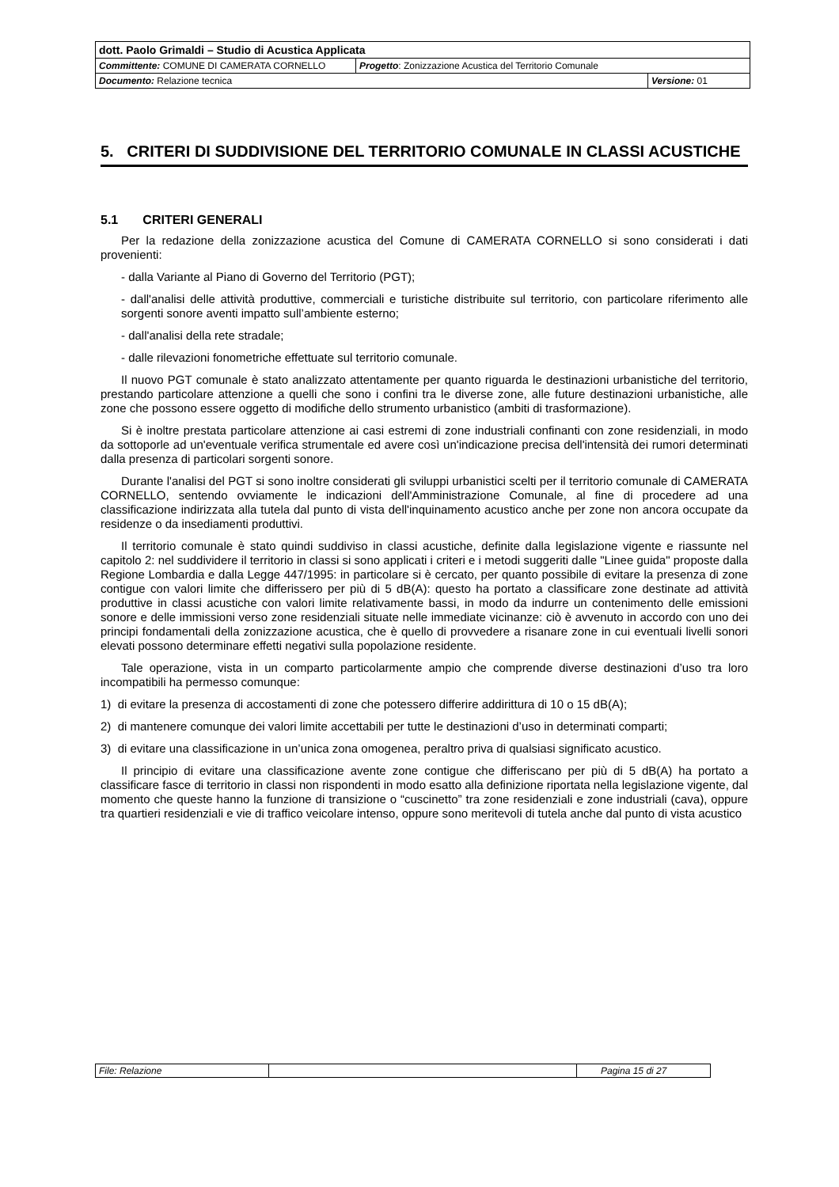| dott. Paolo Grimaldi – Studio di Acustica Applicata | | |
| Committente: COMUNE DI CAMERATA CORNELLO | Progetto : Zonizzazione Acustica del Territorio Comunale | |
| Documento: Relazione tecnica | | Versione: 01 |
5. CRITERI DI SUDDIVISIONE DEL TERRITORIO COMUNALE IN CLASSI ACUSTICHE
5.1 CRITERI GENERALI
Per la redazione della zonizzazione acustica del Comune di CAMERATA CORNELLO si sono considerati i dati provenienti:
- dalla Variante al Piano di Governo del Territorio (PGT);
- dall'analisi delle attività produttive, commerciali e turistiche distribuite sul territorio, con particolare riferimento alle sorgenti sonore aventi impatto sull’ambiente esterno;
- dall'analisi della rete stradale;
- dalle rilevazioni fonometriche effettuate sul territorio comunale.
Il nuovo PGT comunale è stato analizzato attentamente per quanto riguarda le destinazioni urbanistiche del territorio, prestando particolare attenzione a quelli che sono i confini tra le diverse zone, alle future destinazioni urbanistiche, alle zone che possono essere oggetto di modifiche dello strumento urbanistico (ambiti di trasformazione).
Si è inoltre prestata particolare attenzione ai casi estremi di zone industriali confinanti con zone residenziali, in modo da sottoporle ad un'eventuale verifica strumentale ed avere così un'indicazione precisa dell'intensità dei rumori determinati dalla presenza di particolari sorgenti sonore.
Durante l'analisi del PGT si sono inoltre considerati gli sviluppi urbanistici scelti per il territorio comunale di CAMERATA CORNELLO, sentendo ovviamente le indicazioni dell'Amministrazione Comunale, al fine di procedere ad una classificazione indirizzata alla tutela dal punto di vista dell'inquinamento acustico anche per zone non ancora occupate da residenze o da insediamenti produttivi.
Il territorio comunale è stato quindi suddiviso in classi acustiche, definite dalla legislazione vigente e riassunte nel capitolo 2: nel suddividere il territorio in classi si sono applicati i criteri e i metodi suggeriti dalle "Linee guida" proposte dalla Regione Lombardia e dalla Legge 447/1995: in particolare si è cercato, per quanto possibile di evitare la presenza di zone contigue con valori limite che differissero per più di 5 dB(A): questo ha portato a classificare zone destinate ad attività produttive in classi acustiche con valori limite relativamente bassi, in modo da indurre un contenimento delle emissioni sonore e delle immissioni verso zone residenziali situate nelle immediate vicinanze: ciò è avvenuto in accordo con uno dei principi fondamentali della zonizzazione acustica, che è quello di provvedere a risanare zone in cui eventuali livelli sonori elevati possono determinare effetti negativi sulla popolazione residente.
Tale operazione, vista in un comparto particolarmente ampio che comprende diverse destinazioni d’uso tra loro incompatibili ha permesso comunque:
1) di evitare la presenza di accostamenti di zone che potessero differire addirittura di 10 o 15 dB(A);
2) di mantenere comunque dei valori limite accettabili per tutte le destinazioni d’uso in determinati comparti;
3) di evitare una classificazione in un’unica zona omogenea, peraltro priva di qualsiasi significato acustico.
Il principio di evitare una classificazione avente zone contigue che differiscano per più di 5 dB(A) ha portato a classificare fasce di territorio in classi non rispondenti in modo esatto alla definizione riportata nella legislazione vigente, dal momento che queste hanno la funzione di transizione o “cuscinetto” tra zone residenziali e zone industriali (cava), oppure tra quartieri residenziali e vie di traffico veicolare intenso, oppure sono meritevoli di tutela anche dal punto di vista acustico
| File: Relazione | | Pagina 15 di 27 |